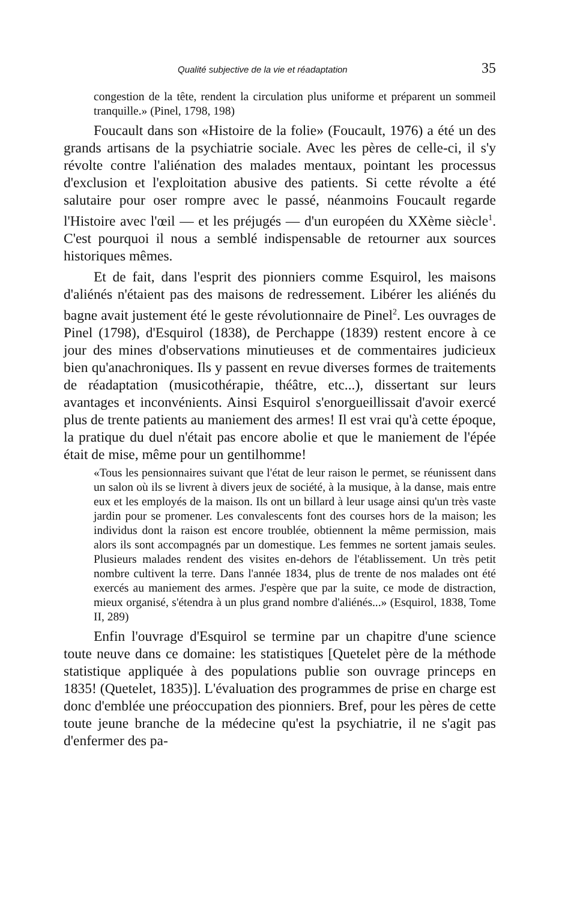Qualité subjective de la vie et réadaptation 35
congestion de la tête, rendent la circulation plus uniforme et préparent un sommeil tranquille.» (Pinel, 1798, 198)
Foucault dans son «Histoire de la folie» (Foucault, 1976) a été un des grands artisans de la psychiatrie sociale. Avec les pères de celle-ci, il s'y révolte contre l'aliénation des malades mentaux, pointant les processus d'exclusion et l'exploitation abusive des patients. Si cette révolte a été salutaire pour oser rompre avec le passé, néanmoins Foucault regarde l'Histoire avec l'œil — et les préjugés — d'un européen du XXème siècle<sup>1</sup>. C'est pourquoi il nous a semblé indispensable de retourner aux sources historiques mêmes.
Et de fait, dans l'esprit des pionniers comme Esquirol, les maisons d'aliénés n'étaient pas des maisons de redressement. Libérer les aliénés du bagne avait justement été le geste révolutionnaire de Pinel<sup>2</sup>. Les ouvrages de Pinel (1798), d'Esquirol (1838), de Perchappe (1839) restent encore à ce jour des mines d'observations minutieuses et de commentaires judicieux bien qu'anachroniques. Ils y passent en revue diverses formes de traitements de réadaptation (musicothérapie, théâtre, etc...), dissertant sur leurs avantages et inconvénients. Ainsi Esquirol s'enorgueillissait d'avoir exercé plus de trente patients au maniement des armes! Il est vrai qu'à cette époque, la pratique du duel n'était pas encore abolie et que le maniement de l'épée était de mise, même pour un gentilhomme!
«Tous les pensionnaires suivant que l'état de leur raison le permet, se réunissent dans un salon où ils se livrent à divers jeux de société, à la musique, à la danse, mais entre eux et les employés de la maison. Ils ont un billard à leur usage ainsi qu'un très vaste jardin pour se promener. Les convalescents font des courses hors de la maison; les individus dont la raison est encore troublée, obtiennent la même permission, mais alors ils sont accompagnés par un domestique. Les femmes ne sortent jamais seules. Plusieurs malades rendent des visites en-dehors de l'établissement. Un très petit nombre cultivent la terre. Dans l'année 1834, plus de trente de nos malades ont été exercés au maniement des armes. J'espère que par la suite, ce mode de distraction, mieux organisé, s'étendra à un plus grand nombre d'aliénés...» (Esquirol, 1838, Tome II, 289)
Enfin l'ouvrage d'Esquirol se termine par un chapitre d'une science toute neuve dans ce domaine: les statistiques [Quetelet père de la méthode statistique appliquée à des populations publie son ouvrage princeps en 1835! (Quetelet, 1835)]. L'évaluation des programmes de prise en charge est donc d'emblée une préoccupation des pionniers. Bref, pour les pères de cette toute jeune branche de la médecine qu'est la psychiatrie, il ne s'agit pas d'enfermer des pa-